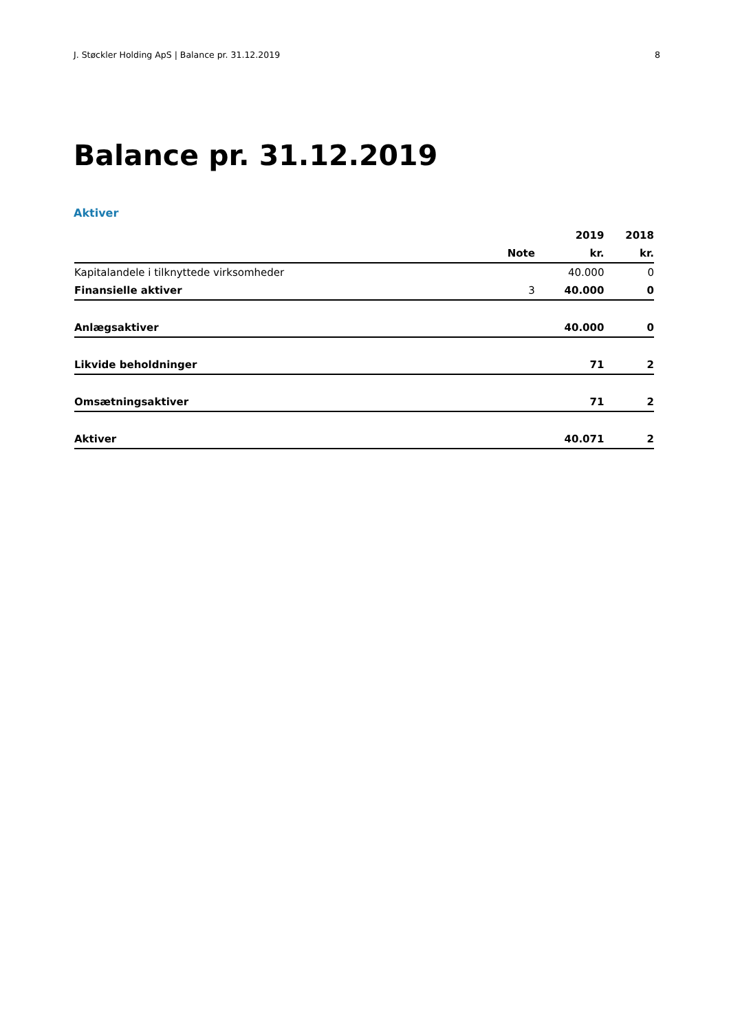J. Støckler Holding ApS | Balance pr. 31.12.2019 8
Balance pr. 31.12.2019
Aktiver
| | | 2019 | 2018 |
| --- | --- | --- | --- |
| | Note | kr. | kr. |
| Kapitalandele i tilknyttede virksomheder | | 40.000 | 0 |
| Finansielle aktiver | 3 | 40.000 | 0 |
| Anlægsaktiver | | 40.000 | 0 |
| Likvide beholdninger | | 71 | 2 |
| Omsætningsaktiver | | 71 | 2 |
| Aktiver | | 40.071 | 2 |